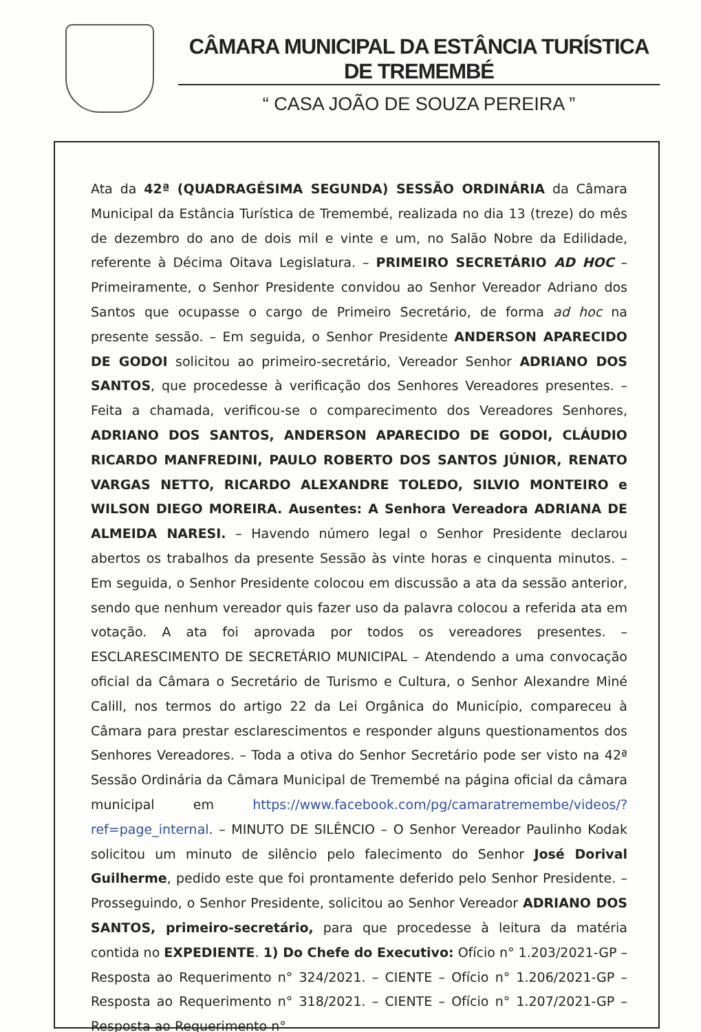CÂMARA MUNICIPAL DA ESTÂNCIA TURÍSTICA DE TREMEMBÉ
“ CASA JOÃO DE SOUZA PEREIRA ”
Ata da 42ª (QUADRAGÉSIMA SEGUNDA) SESSÃO ORDINÁRIA da Câmara Municipal da Estância Turística de Tremembé, realizada no dia 13 (treze) do mês de dezembro do ano de dois mil e vinte e um, no Salão Nobre da Edilidade, referente à Décima Oitava Legislatura. – PRIMEIRO SECRETÁRIO AD HOC – Primeiramente, o Senhor Presidente convidou ao Senhor Vereador Adriano dos Santos que ocupasse o cargo de Primeiro Secretário, de forma ad hoc na presente sessão. – Em seguida, o Senhor Presidente ANDERSON APARECIDO DE GODOI solicitou ao primeiro-secretário, Vereador Senhor ADRIANO DOS SANTOS, que procedesse à verificação dos Senhores Vereadores presentes. – Feita a chamada, verificou-se o comparecimento dos Vereadores Senhores, ADRIANO DOS SANTOS, ANDERSON APARECIDO DE GODOI, CLÁUDIO RICARDO MANFREDINI, PAULO ROBERTO DOS SANTOS JÚNIOR, RENATO VARGAS NETTO, RICARDO ALEXANDRE TOLEDO, SILVIO MONTEIRO e WILSON DIEGO MOREIRA. Ausentes: A Senhora Vereadora ADRIANA DE ALMEIDA NARESI. – Havendo número legal o Senhor Presidente declarou abertos os trabalhos da presente Sessão às vinte horas e cinquenta minutos. – Em seguida, o Senhor Presidente colocou em discussão a ata da sessão anterior, sendo que nenhum vereador quis fazer uso da palavra colocou a referida ata em votação. A ata foi aprovada por todos os vereadores presentes. – ESCLARESCIMENTO DE SECRETÁRIO MUNICIPAL – Atendendo a uma convocação oficial da Câmara o Secretário de Turismo e Cultura, o Senhor Alexandre Miné Calill, nos termos do artigo 22 da Lei Orgânica do Município, compareceu à Câmara para prestar esclarescimentos e responder alguns questionamentos dos Senhores Vereadores. – Toda a otiva do Senhor Secretário pode ser visto na 42ª Sessão Ordinária da Câmara Municipal de Tremembé na página oficial da câmara municipal em https://www.facebook.com/pg/camaratremembe/videos/?ref=page_internal. – MINUTO DE SILÊNCIO – O Senhor Vereador Paulinho Kodak solicitou um minuto de silêncio pelo falecimento do Senhor José Dorival Guilherme, pedido este que foi prontamente deferido pelo Senhor Presidente. – Prosseguindo, o Senhor Presidente, solicitou ao Senhor Vereador ADRIANO DOS SANTOS, primeiro-secretário, para que procedesse à leitura da matéria contida no EXPEDIENTE. 1) Do Chefe do Executivo: Ofício n° 1.203/2021-GP – Resposta ao Requerimento n° 324/2021. – CIENTE – Ofício n° 1.206/2021-GP – Resposta ao Requerimento n° 318/2021. – CIENTE – Ofício n° 1.207/2021-GP – Resposta ao Requerimento n°